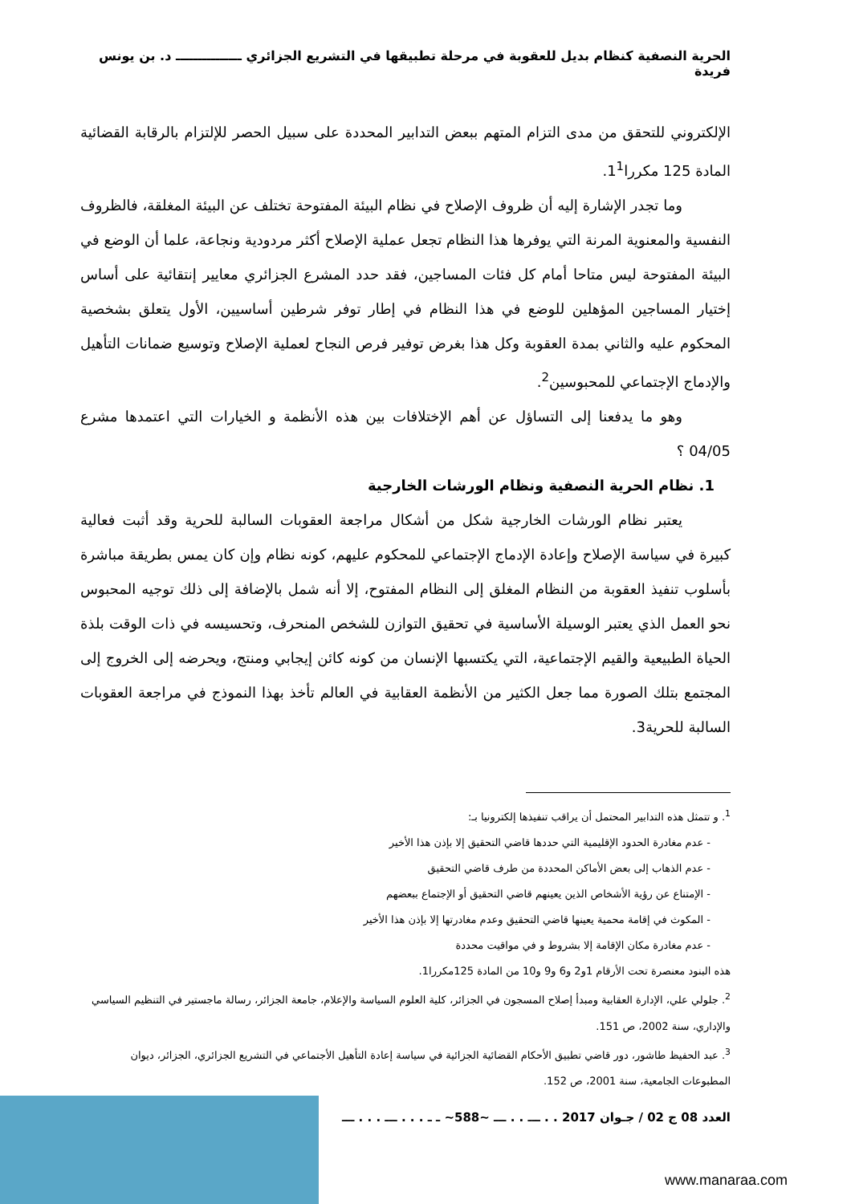الحرية النصفية كنظام بديل للعقوبة في مرحلة تطبيقها في التشريع الجزائري ـــــــــــــــ د. بن يونس فريدة
الإلكتروني للتحقق من مدى التزام المتهم ببعض التدابير المحددة على سبيل الحصر للإلتزام بالرقابة القضائية المادة 125 مكررا1<sup>1</sup>.
وما تجدر الإشارة إليه أن ظروف الإصلاح في نظام البيئة المفتوحة تختلف عن البيئة المغلقة، فالظروف النفسية والمعنوية المرنة التي يوفرها هذا النظام تجعل عملية الإصلاح أكثر مردودية ونجاعة، علما أن الوضع في البيئة المفتوحة ليس متاحا أمام كل فئات المساجين، فقد حدد المشرع الجزائري معايير إنتقائية على أساس إختيار المساجين المؤهلين للوضع في هذا النظام في إطار توفر شرطين أساسيين، الأول يتعلق بشخصية المحكوم عليه والثاني بمدة العقوبة وكل هذا بغرض توفير فرص النجاح لعملية الإصلاح وتوسيع ضمانات التأهيل والإدماج الإجتماعي للمحبوسين<sup>2</sup>.
وهو ما يدفعنا إلى التساؤل عن أهم الإختلافات بين هذه الأنظمة و الخيارات التي اعتمدها مشرع 04/05 ؟
1. نظام الحرية النصفية ونظام الورشات الخارجية
يعتبر نظام الورشات الخارجية شكل من أشكال مراجعة العقوبات السالبة للحرية وقد أثبت فعالية كبيرة في سياسة الإصلاح وإعادة الإدماج الإجتماعي للمحكوم عليهم، كونه نظام وإن كان يمس بطريقة مباشرة بأسلوب تنفيذ العقوبة من النظام المغلق إلى النظام المفتوح، إلا أنه شمل بالإضافة إلى ذلك توجيه المحبوس نحو العمل الذي يعتبر الوسيلة الأساسية في تحقيق التوازن للشخص المنحرف، وتحسيسه في ذات الوقت بلذة الحياة الطبيعية والقيم الإجتماعية، التي يكتسبها الإنسان من كونه كائن إيجابي ومنتج، ويحرضه إلى الخروج إلى المجتمع بتلك الصورة مما جعل الكثير من الأنظمة العقابية في العالم تأخذ بهذا النموذج في مراجعة العقوبات السالبة للحرية3.
<sup>1</sup>. و تتمثل هذه التدابير المحتمل أن يراقب تنفيذها إلكترونيا بـ:
- عدم مغادرة الحدود الإقليمية التي حددها قاضي التحقيق إلا بإذن هذا الأخير
- عدم الذهاب إلى بعض الأماكن المحددة من طرف قاضي التحقيق
- الإمتناع عن رؤية الأشخاص الذين يعينهم قاضي التحقيق أو الإجتماع ببعضهم
- المكوث في إقامة محمية يعينها قاضي التحقيق وعدم مغادرتها إلا بإذن هذا الأخير
- عدم مغادرة مكان الإقامة إلا بشروط و في مواقيت محددة
هذه البنود معنصرة تحت الأرقام 1و2 و6 و9 و10 من المادة 125مكررا1.
<sup>2</sup>. جلولي علي، الإدارة العقابية ومبدأ إصلاح المسجون في الجزائر، كلية العلوم السياسة والإعلام، جامعة الجزائر، رسالة ماجستير في التنظيم السياسي والإداري، سنة 2002، ص 151.
<sup>3</sup>. عبد الحفيظ طاشور، دور قاضي تطبيق الأحكام القضائية الجزائية في سياسة إعادة التأهيل الأجتماعي في التشريع الجزائري، الجزائر، ديوان المطبوعات الجامعية، سنة 2001، ص 152.
العدد 08 ج 02 / جـوان 2017 . . ـــ . . ـــ ~588~ ـ ـ . . . ـــ . . . ـــ
www.manaraa.com